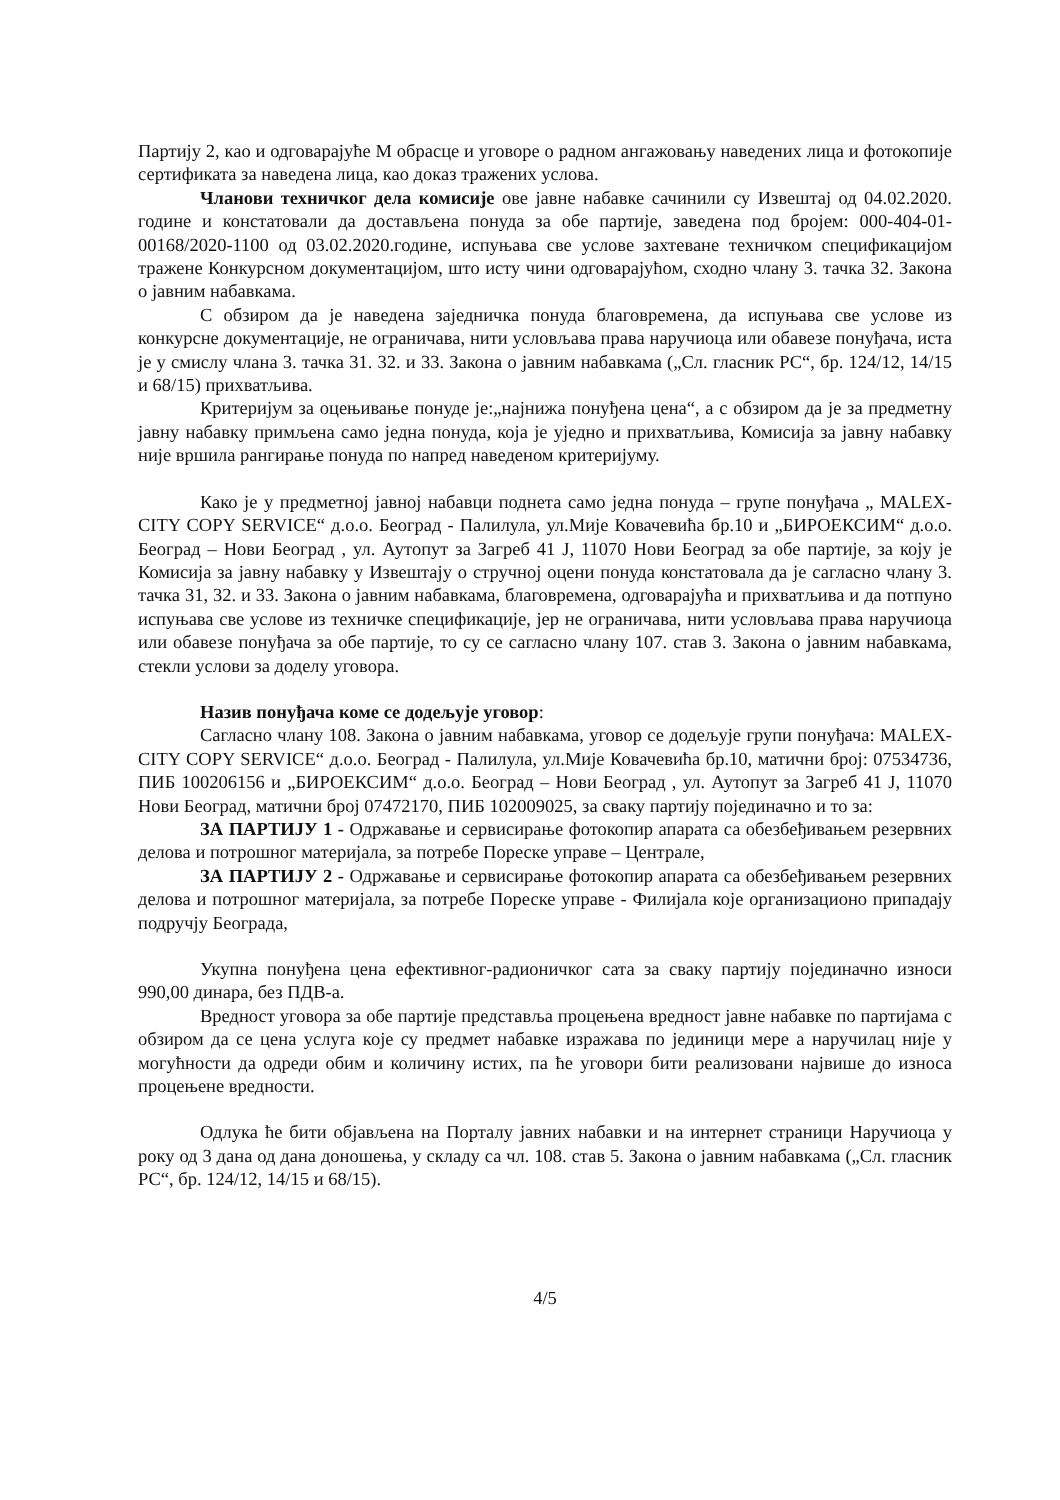Партију 2, као и одговарајуће М обрасце и уговоре о радном ангажовању наведених лица и фотокопије сертификата за наведена лица, као доказ тражених услова.
Чланови техничког дела комисије ове јавне набавке сачинили су Извештај од 04.02.2020. године и констатовали да достављена понуда за обе партије, заведена под бројем: 000-404-01-00168/2020-1100 од 03.02.2020.године, испуњава све услове захтеване техничком спецификацијом тражене Конкурсном документацијом, што исту чини одговарајућом, сходно члану 3. тачка 32. Закона о јавним набавкама.
С обзиром да је наведена заједничка понуда благовремена, да испуњава све услове из конкурсне документације, не ограничава, нити условљава права наручиоца или обавезе понуђача, иста је у смислу члана 3. тачка 31. 32. и 33. Закона о јавним набавкама („Сл. гласник РС“, бр. 124/12, 14/15 и 68/15) прихватљива.
Критеријум за оцењивање понуде је:„најнижа понуђена цена“, а с обзиром да је за предметну јавну набавку примљена само једна понуда, која је уједно и прихватљива, Комисија за јавну набавку није вршила рангирање понуда по напред наведеном критеријуму.
Како је у предметној јавној набавци поднета само једна понуда – групе понуђача „ MALEX-CITY COPY SERVICE“ д.о.о. Београд - Палилула, ул.Мије Ковачевића бр.10 и „БИРОЕКСИМ“ д.о.о. Београд – Нови Београд , ул. Аутопут за Загреб 41 Ј, 11070 Нови Београд за обе партије, за коју је Комисија за јавну набавку у Извештају о стручној оцени понуда констатовала да је сагласно члану 3. тачка 31, 32. и 33. Закона о јавним набавкама, благовремена, одговарајућа и прихватљива и да потпуно испуњава све услове из техничке спецификације, јер не ограничава, нити условљава права наручиоца или обавезе понуђача за обе партије, то су се сагласно члану 107. став 3. Закона о јавним набавкама, стекли услови за доделу уговора.
Назив понуђача коме се додељује уговор:
Сагласно члану 108. Закона о јавним набавкама, уговор се додељује групи понуђача: MALEX-CITY COPY SERVICE“ д.о.о. Београд - Палилула, ул.Мије Ковачевића бр.10, матични број: 07534736, ПИБ 100206156 и „БИРОЕКСИМ“ д.о.о. Београд – Нови Београд , ул. Аутопут за Загреб 41 Ј, 11070 Нови Београд, матични број 07472170, ПИБ 102009025, за сваку партију појединачно и то за:
ЗА ПАРТИЈУ 1 - Одржавање и сервисирање фотокопир апарата са обезбеђивањем резервних делова и потрошног материјала, за потребе Пореске управе – Централе,
ЗА ПАРТИЈУ 2 - Одржавање и сервисирање фотокопир апарата са обезбеђивањем резервних делова и потрошног материјала, за потребе Пореске управе - Филијала које организационо припадају подручју Београда,
Укупна понуђена цена ефективног-радионичког сата за сваку партију појединачно износи 990,00 динара, без ПДВ-а.
Вредност уговора за обе партије представља процењена вредност јавне набавке по партијама с обзиром да се цена услуга које су предмет набавке изражава по јединици мере а наручилац није у могућности да одреди обим и количину истих, па ће уговори бити реализовани највише до износа процењене вредности.
Одлука ће бити објављена на Порталу јавних набавки и на интернет страници Наручиоца у року од 3 дана од дана доношења, у складу са чл. 108. став 5. Закона о јавним набавкама („Сл. гласник РС“, бр. 124/12, 14/15 и 68/15).
4/5